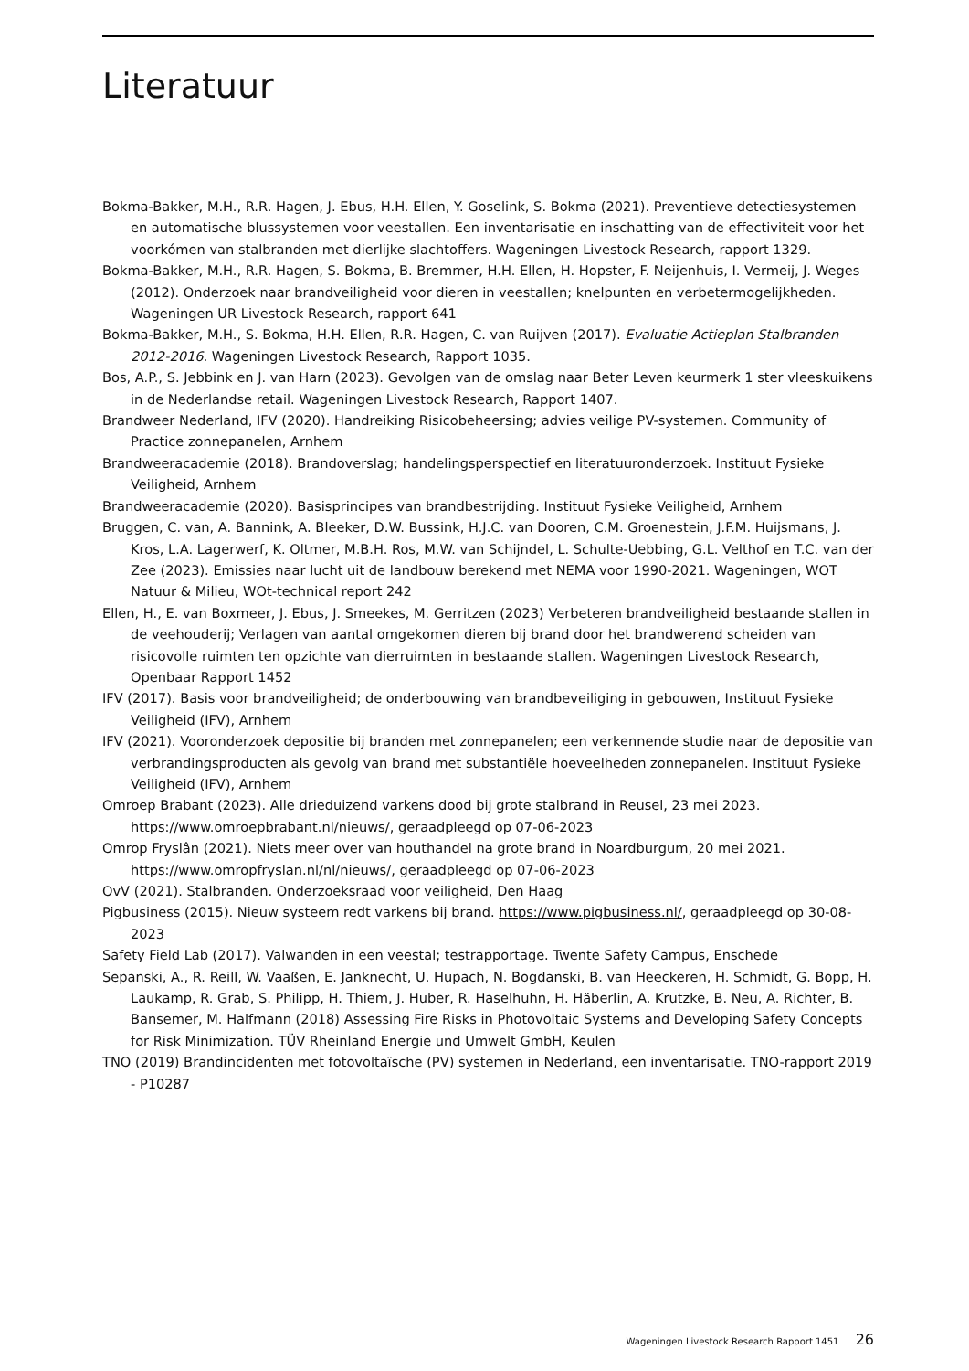Literatuur
Bokma-Bakker, M.H., R.R. Hagen, J. Ebus, H.H. Ellen, Y. Goselink, S. Bokma (2021). Preventieve detectiesystemen en automatische blussystemen voor veestallen. Een inventarisatie en inschatting van de effectiviteit voor het voorkómen van stalbranden met dierlijke slachtoffers. Wageningen Livestock Research, rapport 1329.
Bokma-Bakker, M.H., R.R. Hagen, S. Bokma, B. Bremmer, H.H. Ellen, H. Hopster, F. Neijenhuis, I. Vermeij, J. Weges (2012). Onderzoek naar brandveiligheid voor dieren in veestallen; knelpunten en verbetermogelijkheden. Wageningen UR Livestock Research, rapport 641
Bokma-Bakker, M.H., S. Bokma, H.H. Ellen, R.R. Hagen, C. van Ruijven (2017). Evaluatie Actieplan Stalbranden 2012-2016. Wageningen Livestock Research, Rapport 1035.
Bos, A.P., S. Jebbink en J. van Harn (2023). Gevolgen van de omslag naar Beter Leven keurmerk 1 ster vleeskuikens in de Nederlandse retail. Wageningen Livestock Research, Rapport 1407.
Brandweer Nederland, IFV (2020). Handreiking Risicobeheersing; advies veilige PV-systemen. Community of Practice zonnepanelen, Arnhem
Brandweeracademie (2018). Brandoverslag; handelingsperspectief en literatuuronderzoek. Instituut Fysieke Veiligheid, Arnhem
Brandweeracademie (2020). Basisprincipes van brandbestrijding. Instituut Fysieke Veiligheid, Arnhem
Bruggen, C. van, A. Bannink, A. Bleeker, D.W. Bussink, H.J.C. van Dooren, C.M. Groenestein, J.F.M. Huijsmans, J. Kros, L.A. Lagerwerf, K. Oltmer, M.B.H. Ros, M.W. van Schijndel, L. Schulte-Uebbing, G.L. Velthof en T.C. van der Zee (2023). Emissies naar lucht uit de landbouw berekend met NEMA voor 1990-2021. Wageningen, WOT Natuur & Milieu, WOt-technical report 242
Ellen, H., E. van Boxmeer, J. Ebus, J. Smeekes, M. Gerritzen (2023) Verbeteren brandveiligheid bestaande stallen in de veehouderij; Verlagen van aantal omgekomen dieren bij brand door het brandwerend scheiden van risicovolle ruimten ten opzichte van dierruimten in bestaande stallen. Wageningen Livestock Research, Openbaar Rapport 1452
IFV (2017). Basis voor brandveiligheid; de onderbouwing van brandbeveiliging in gebouwen, Instituut Fysieke Veiligheid (IFV), Arnhem
IFV (2021). Vooronderzoek depositie bij branden met zonnepanelen; een verkennende studie naar de depositie van verbrandingsproducten als gevolg van brand met substantiële hoeveelheden zonnepanelen. Instituut Fysieke Veiligheid (IFV), Arnhem
Omroep Brabant (2023). Alle drieduizend varkens dood bij grote stalbrand in Reusel, 23 mei 2023. https://www.omroepbrabant.nl/nieuws/, geraadpleegd op 07-06-2023
Omrop Fryslân (2021). Niets meer over van houthandel na grote brand in Noardburgum, 20 mei 2021. https://www.omropfryslan.nl/nl/nieuws/, geraadpleegd op 07-06-2023
OvV (2021). Stalbranden. Onderzoeksraad voor veiligheid, Den Haag
Pigbusiness (2015). Nieuw systeem redt varkens bij brand. https://www.pigbusiness.nl/, geraadpleegd op 30-08-2023
Safety Field Lab (2017). Valwanden in een veestal; testrapportage. Twente Safety Campus, Enschede
Sepanski, A., R. Reill, W. Vaaßen, E. Janknecht, U. Hupach, N. Bogdanski, B. van Heeckeren, H. Schmidt, G. Bopp, H. Laukamp, R. Grab, S. Philipp, H. Thiem, J. Huber, R. Haselhuhn, H. Häberlin, A. Krutzke, B. Neu, A. Richter, B. Bansemer, M. Halfmann (2018) Assessing Fire Risks in Photovoltaic Systems and Developing Safety Concepts for Risk Minimization. TÜV Rheinland Energie und Umwelt GmbH, Keulen
TNO (2019) Brandincidenten met fotovoltaïsche (PV) systemen in Nederland, een inventarisatie. TNO-rapport 2019 - P10287
Wageningen Livestock Research Rapport 1451 26